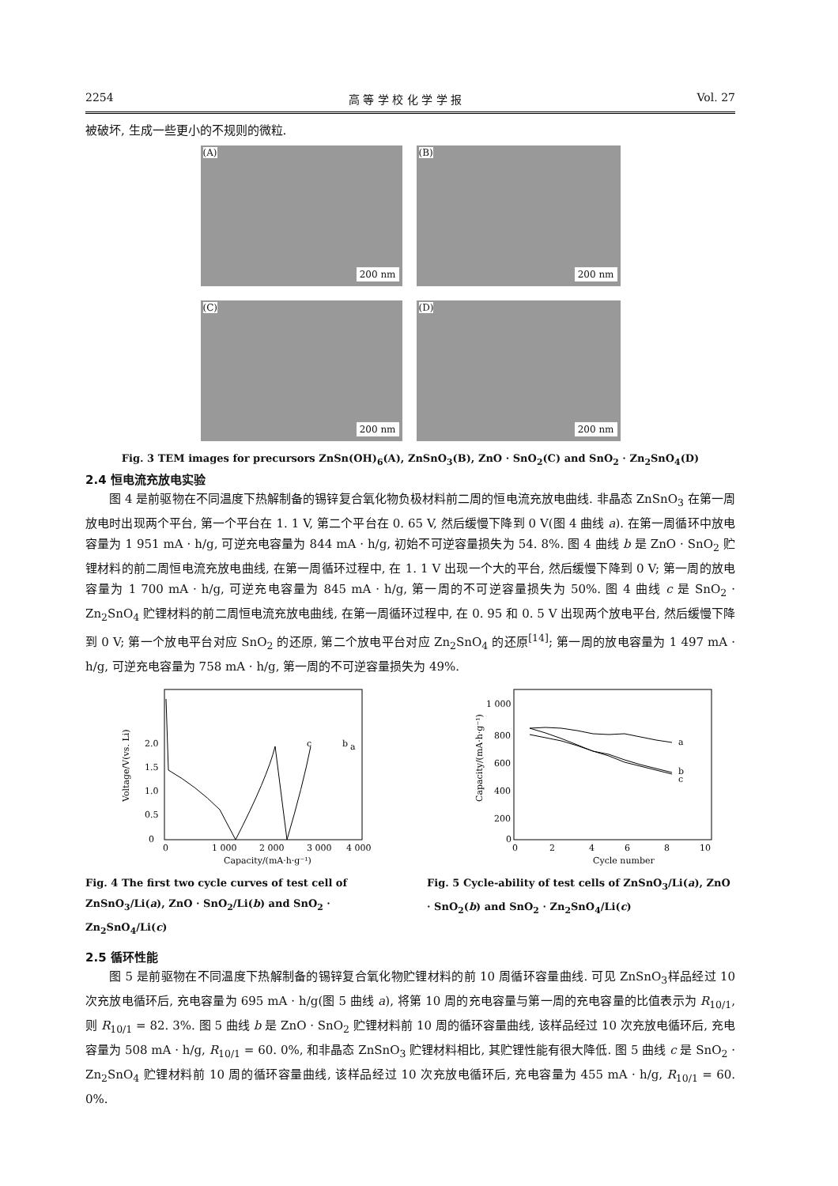2254 高 等 学 校 化 学 学 报 Vol. 27
被破坏, 生成一些更小的不规则的微粒.
(A)
200 nm
(B)
200 nm
(C)
200 nm
(D)
200 nm
Fig. 3 TEM images for precursors ZnSn(OH)<sub>6</sub>(A), ZnSnO<sub>3</sub>(B), ZnO · SnO<sub>2</sub>(C) and SnO<sub>2</sub> · Zn<sub>2</sub>SnO<sub>4</sub>(D)
2.4 恒电流充放电实验
图 4 是前驱物在不同温度下热解制备的锡锌复合氧化物负极材料前二周的恒电流充放电曲线. 非晶态 ZnSnO<sub>3</sub> 在第一周放电时出现两个平台, 第一个平台在 1. 1 V, 第二个平台在 0. 65 V, 然后缓慢下降到 0 V(图 4 曲线 a). 在第一周循环中放电容量为 1 951 mA · h/g, 可逆充电容量为 844 mA · h/g, 初始不可逆容量损失为 54. 8%. 图 4 曲线 b 是 ZnO · SnO<sub>2</sub> 贮锂材料的前二周恒电流充放电曲线, 在第一周循环过程中, 在 1. 1 V 出现一个大的平台, 然后缓慢下降到 0 V; 第一周的放电容量为 1 700 mA · h/g, 可逆充电容量为 845 mA · h/g, 第一周的不可逆容量损失为 50%. 图 4 曲线 c 是 SnO<sub>2</sub> · Zn<sub>2</sub>SnO<sub>4</sub> 贮锂材料的前二周恒电流充放电曲线, 在第一周循环过程中, 在 0. 95 和 0. 5 V 出现两个放电平台, 然后缓慢下降到 0 V; 第一个放电平台对应 SnO<sub>2</sub> 的还原, 第二个放电平台对应 Zn<sub>2</sub>SnO<sub>4</sub> 的还原<sup>[14]</sup>; 第一周的放电容量为 1 497 mA · h/g, 可逆充电容量为 758 mA · h/g, 第一周的不可逆容量损失为 49%.
Voltage/V(vs. Li)
0
0.5
1.0
1.5
2.0
0
1 000
2 000
3 000
4 000
Capacity/(mA·h·g⁻¹)
c
b
a
Fig. 4 The first two cycle curves of test cell of ZnSnO<sub>3</sub>/Li(a), ZnO · SnO<sub>2</sub>/Li(b) and SnO<sub>2</sub> · Zn<sub>2</sub>SnO<sub>4</sub>/Li(c)
Capacity/(mA·h·g⁻¹)
1 000
800
600
400
200
0
0
2
4
6
8
10
Cycle number
a
b
c
Fig. 5 Cycle-ability of test cells of ZnSnO<sub>3</sub>/Li(a), ZnO · SnO<sub>2</sub>(b) and SnO<sub>2</sub> · Zn<sub>2</sub>SnO<sub>4</sub>/Li(c)
2.5 循环性能
图 5 是前驱物在不同温度下热解制备的锡锌复合氧化物贮锂材料的前 10 周循环容量曲线. 可见 ZnSnO<sub>3</sub>样品经过 10 次充放电循环后, 充电容量为 695 mA · h/g(图 5 曲线 a), 将第 10 周的充电容量与第一周的充电容量的比值表示为 R<sub>10/1</sub>, 则 R<sub>10/1</sub> = 82. 3%. 图 5 曲线 b 是 ZnO · SnO<sub>2</sub> 贮锂材料前 10 周的循环容量曲线, 该样品经过 10 次充放电循环后, 充电容量为 508 mA · h/g, R<sub>10/1</sub> = 60. 0%, 和非晶态 ZnSnO<sub>3</sub> 贮锂材料相比, 其贮锂性能有很大降低. 图 5 曲线 c 是 SnO<sub>2</sub> · Zn<sub>2</sub>SnO<sub>4</sub> 贮锂材料前 10 周的循环容量曲线, 该样品经过 10 次充放电循环后, 充电容量为 455 mA · h/g, R<sub>10/1</sub> = 60. 0%.